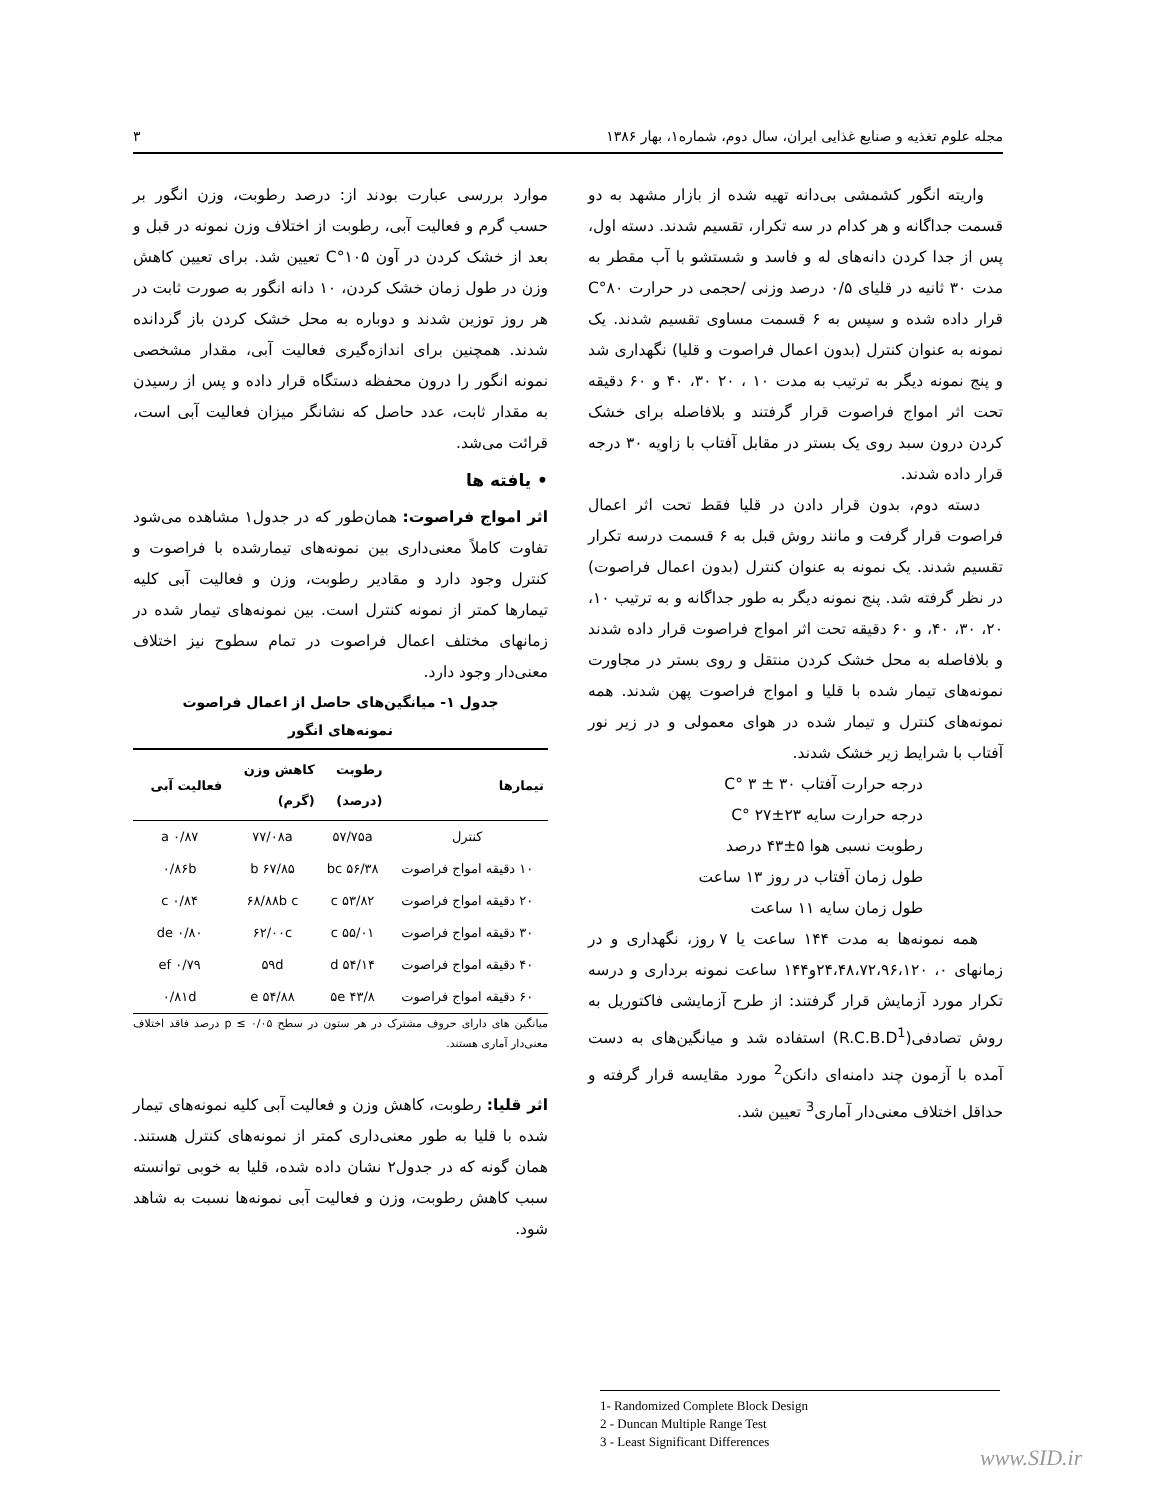مجله علوم تغذیه و صنایع غذایی ایران، سال دوم، شماره۱، بهار ۱۳۸۶ ۳
واریته انگور کشمشی بی‌دانه تهیه شده از بازار مشهد به دو قسمت جداگانه و هر کدام در سه تکرار، تقسیم شدند. دسته اول، پس از جدا کردن دانه‌های له و فاسد و شستشو با آب مقطر به مدت ۳۰ ثانیه در قلیای ۰/۵ درصد وزنی /حجمی در حرارت ۸۰°C قرار داده شده و سپس به ۶ قسمت مساوی تقسیم شدند. یک نمونه به عنوان کنترل (بدون اعمال فراصوت و قلیا) نگهداری شد و پنج نمونه دیگر به ترتیب به مدت ۱۰ ، ۲۰ ۳۰، ۴۰ و ۶۰ دقیقه تحت اثر امواج فراصوت قرار گرفتند و بلافاصله برای خشک کردن درون سبد روی یک بستر در مقابل آفتاب با زاویه ۳۰ درجه قرار داده شدند.
دسته دوم، بدون قرار دادن در قلیا فقط تحت اثر اعمال فراصوت قرار گرفت و مانند روش قبل به ۶ قسمت درسه تکرار تقسیم شدند. یک نمونه به عنوان کنترل (بدون اعمال فراصوت) در نظر گرفته شد. پنج نمونه دیگر به طور جداگانه و به ترتیب ۱۰، ۲۰، ۳۰، ۴۰، و ۶۰ دقیقه تحت اثر امواج فراصوت قرار داده شدند و بلافاصله به محل خشک کردن منتقل و روی بستر در مجاورت نمونه‌های تیمار شده با قلیا و امواج فراصوت پهن شدند. همه نمونه‌های کنترل و تیمار شده در هوای معمولی و در زیر نور آفتاب با شرایط زیر خشک شدند.
درجه حرارت آفتاب ۳۰ ± ۳ °C
درجه حرارت سایه ۲۳±۲۷ °C
رطوبت نسبی هوا ۵±۴۳ درصد
طول زمان آفتاب در روز ۱۳ ساعت
طول زمان سایه ۱۱ ساعت
همه نمونه‌ها به مدت ۱۴۴ ساعت یا ۷ روز، نگهداری و در زمانهای ۰، ۲۴،۴۸،۷۲،۹۶،۱۲۰و۱۴۴ ساعت نمونه برداری و درسه تکرار مورد آزمایش قرار گرفتند: از طرح آزمایشی فاکتوریل به روش تصادفی(R.C.B.D<sup>1</sup>) استفاده شد و میانگین‌های به دست آمده با آزمون چند دامنه‌ای دانکن<sup>2</sup> مورد مقایسه قرار گرفته و حداقل اختلاف معنی‌دار آماری<sup>3</sup> تعیین شد.
موارد بررسی عبارت بودند از: درصد رطوبت، وزن انگور بر حسب گرم و فعالیت آبی، رطوبت از اختلاف وزن نمونه در قبل و بعد از خشک کردن در آون ۱۰۵°C تعیین شد. برای تعیین کاهش وزن در طول زمان خشک کردن، ۱۰ دانه انگور به صورت ثابت در هر روز توزین شدند و دوباره به محل خشک کردن باز گردانده شدند. همچنین برای اندازه‌گیری فعالیت آبی، مقدار مشخصی نمونه انگور را درون محفظه دستگاه قرار داده و پس از رسیدن به مقدار ثابت، عدد حاصل که نشانگر میزان فعالیت آبی است، قرائت می‌شد.
• یافته ها
اثر امواج فراصوت: همان‌طور که در جدول۱ مشاهده می‌شود تفاوت کاملاً معنی‌داری بین نمونه‌های تیمارشده با فراصوت و کنترل وجود دارد و مقادیر رطوبت، وزن و فعالیت آبی کلیه تیمارها کمتر از نمونه کنترل است. بین نمونه‌های تیمار شده در زمانهای مختلف اعمال فراصوت در تمام سطوح نیز اختلاف معنی‌دار وجود دارد.
جدول ۱- میانگین‌های حاصل از اعمال فراصوت
نمونه‌های انگور
| تیمارها | رطوبت (درصد) | کاهش وزن (گرم) | فعالیت آبی |
| --- | --- | --- | --- |
| کنترل | ۵۷/۷۵a | ۷۷/۰۸a | ۰/۸۷ a |
| ۱۰ دقیقه امواج فراصوت | ۵۶/۳۸ bc | ۶۷/۸۵ b | ۰/۸۶b |
| ۲۰ دقیقه امواج فراصوت | ۵۳/۸۲ c | ۶۸/۸۸b c | ۰/۸۴ c |
| ۳۰ دقیقه امواج فراصوت | ۵۵/۰۱ c | ۶۲/۰۰c | ۰/۸۰ de |
| ۴۰ دقیقه امواج فراصوت | ۵۴/۱۴ d | ۵۹d | ۰/۷۹ ef |
| ۶۰ دقیقه امواج فراصوت | ۴۳/۸ ۵e | ۵۴/۸۸ e | ۰/۸۱d |
میانگین های دارای حروف مشترک در هر ستون در سطح ۰/۰۵ ≥ p درصد فاقد اختلاف معنی‌دار آماری هستند.
اثر قلیا: رطوبت، کاهش وزن و فعالیت آبی کلیه نمونه‌های تیمار شده با قلیا به طور معنی‌داری کمتر از نمونه‌های کنترل هستند. همان گونه که در جدول۲ نشان داده شده، قلیا به خوبی توانسته سبب کاهش رطوبت، وزن و فعالیت آبی نمونه‌ها نسبت به شاهد شود.
1- Randomized Complete Block Design
2 - Duncan Multiple Range Test
3 - Least Significant Differences
www.SID.ir